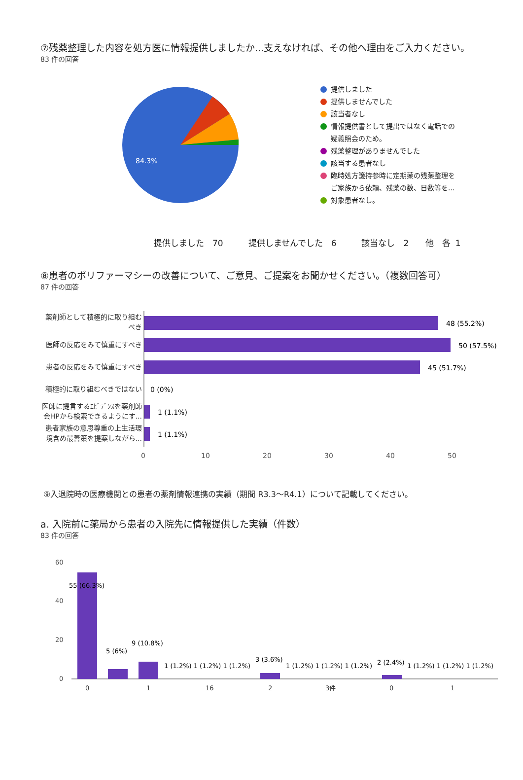⑦残薬整理した内容を処方医に情報提供しましたか...支えなければ、その他へ理由をご入力ください。
83 件の回答
84.3%
提供しました
提供しませんでした
該当者なし
情報提供書として提出ではなく電話での
疑義照会のため。
残薬整理がありませんでした
該当する患者なし
臨時処方箋持参時に定期薬の残薬整理を
ご家族から依頼、残薬の数、日数等を...
対象患者なし。
提供しました　70　　　提供しませんでした　6　　　該当なし　2　　他　各 1
⑧患者のポリファーマシーの改善について、ご意見、ご提案をお聞かせください。（複数回答可）
87 件の回答
薬剤師として積極的に取り組む
べき
医師の反応をみて慎重にすべき
患者の反応をみて慎重にすべき
積極的に取り組むべきではない
医師に提言するｴﾋﾞﾃﾞﾝｽを薬剤師
会HPから検索できるようにす...
患者家族の意思尊重の上生活環
境含め最善策を提案しながら...
48 (55.2%)
50 (57.5%)
45 (51.7%)
0 (0%)
1 (1.1%)
1 (1.1%)
0
10
20
30
40
50
⑨入退院時の医療機関との患者の薬剤情報連携の実績（期間 R3.3～R4.1）について記載してください。
a. 入院前に薬局から患者の入院先に情報提供した実績（件数）
83 件の回答
60
40
20
0
55 (66.3%)
5 (6%)
9 (10.8%)
1 (1.2%) 1 (1.2%) 1 (1.2%)
3 (3.6%)
1 (1.2%) 1 (1.2%) 1 (1.2%)
2 (2.4%)
1 (1.2%) 1 (1.2%) 1 (1.2%)
0
1
16
2
3件
0
1